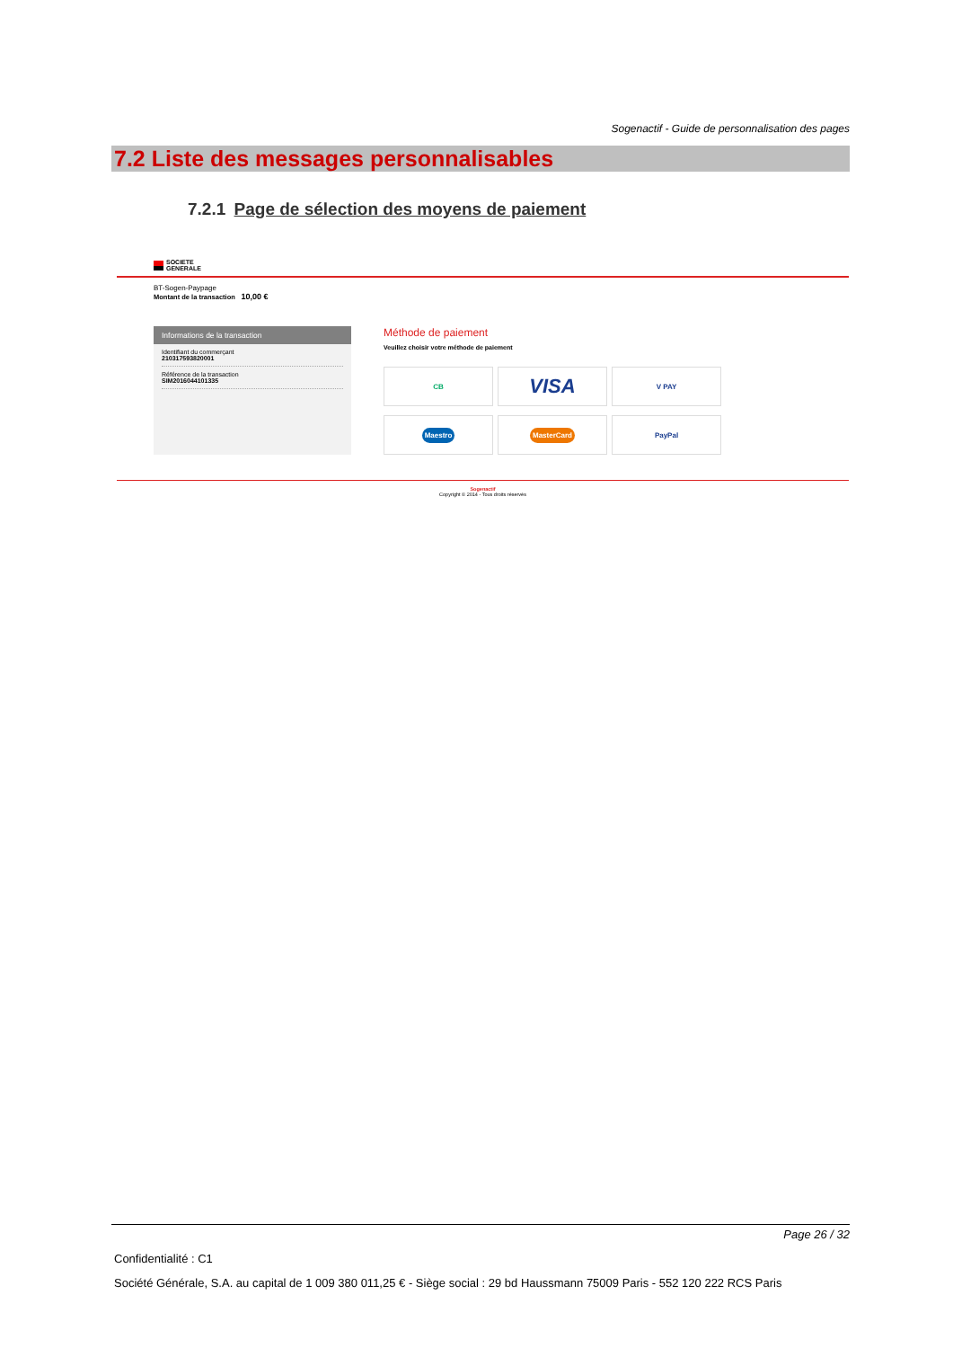Sogenactif - Guide de personnalisation des pages
7.2 Liste des messages personnalisables
7.2.1 Page de sélection des moyens de paiement
SOCIETE
GENERALE
BT-Sogen-Paypage
Montant de la transaction 10,00 €
Informations de la transaction
Identifiant du commerçant
210317593820001
Référence de la transaction
SIM2016044101335
Méthode de paiement
Veuillez choisir votre méthode de paiement
CB
VISA
V PAY
Maestro
MasterCard
PayPal
Sogenactif
Copyright © 2014 - Tous droits réservés
Page 26 / 32
Confidentialité : C1
Société Générale, S.A. au capital de 1 009 380 011,25 € - Siège social : 29 bd Haussmann 75009 Paris - 552 120 222 RCS Paris